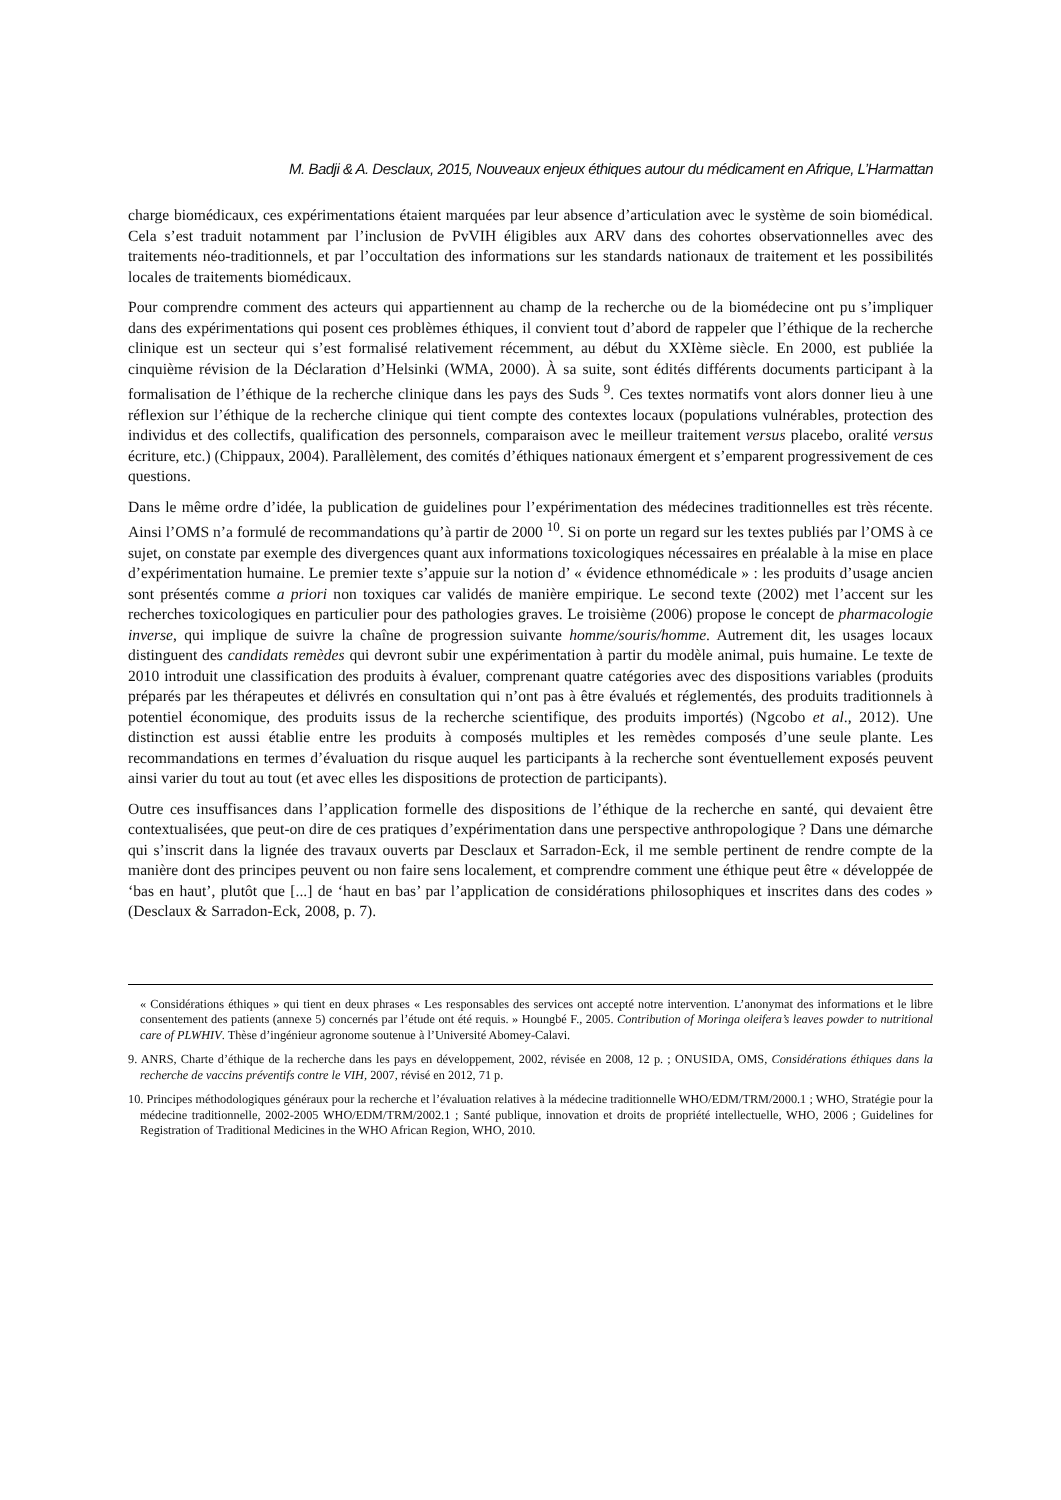M. Badji & A. Desclaux, 2015, Nouveaux enjeux éthiques autour du médicament en Afrique, L’Harmattan
charge biomédicaux, ces expérimentations étaient marquées par leur absence d’articulation avec le système de soin biomédical. Cela s’est traduit notamment par l’inclusion de PvVIH éligibles aux ARV dans des cohortes observationnelles avec des traitements néo-traditionnels, et par l’occultation des informations sur les standards nationaux de traitement et les possibilités locales de traitements biomédicaux.
Pour comprendre comment des acteurs qui appartiennent au champ de la recherche ou de la biomédecine ont pu s’impliquer dans des expérimentations qui posent ces problèmes éthiques, il convient tout d’abord de rappeler que l’éthique de la recherche clinique est un secteur qui s’est formalisé relativement récemment, au début du XXIème siècle. En 2000, est publiée la cinquième révision de la Déclaration d’Helsinki (WMA, 2000). À sa suite, sont édités différents documents participant à la formalisation de l’éthique de la recherche clinique dans les pays des Suds <sup>9</sup>. Ces textes normatifs vont alors donner lieu à une réflexion sur l’éthique de la recherche clinique qui tient compte des contextes locaux (populations vulnérables, protection des individus et des collectifs, qualification des personnels, comparaison avec le meilleur traitement versus placebo, oralité versus écriture, etc.) (Chippaux, 2004). Parallèlement, des comités d’éthiques nationaux émergent et s’emparent progressivement de ces questions.
Dans le même ordre d’idée, la publication de guidelines pour l’expérimentation des médecines traditionnelles est très récente. Ainsi l’OMS n’a formulé de recommandations qu’à partir de 2000 <sup>10</sup>. Si on porte un regard sur les textes publiés par l’OMS à ce sujet, on constate par exemple des divergences quant aux informations toxicologiques nécessaires en préalable à la mise en place d’expérimentation humaine. Le premier texte s’appuie sur la notion d’ « évidence ethnomédicale » : les produits d’usage ancien sont présentés comme a priori non toxiques car validés de manière empirique. Le second texte (2002) met l’accent sur les recherches toxicologiques en particulier pour des pathologies graves. Le troisième (2006) propose le concept de pharmacologie inverse, qui implique de suivre la chaîne de progression suivante homme/souris/homme. Autrement dit, les usages locaux distinguent des candidats remèdes qui devront subir une expérimentation à partir du modèle animal, puis humaine. Le texte de 2010 introduit une classification des produits à évaluer, comprenant quatre catégories avec des dispositions variables (produits préparés par les thérapeutes et délivrés en consultation qui n’ont pas à être évalués et réglementés, des produits traditionnels à potentiel économique, des produits issus de la recherche scientifique, des produits importés) (Ngcobo et al., 2012). Une distinction est aussi établie entre les produits à composés multiples et les remèdes composés d’une seule plante. Les recommandations en termes d’évaluation du risque auquel les participants à la recherche sont éventuellement exposés peuvent ainsi varier du tout au tout (et avec elles les dispositions de protection de participants).
Outre ces insuffisances dans l’application formelle des dispositions de l’éthique de la recherche en santé, qui devaient être contextualisées, que peut-on dire de ces pratiques d’expérimentation dans une perspective anthropologique ? Dans une démarche qui s’inscrit dans la lignée des travaux ouverts par Desclaux et Sarradon-Eck, il me semble pertinent de rendre compte de la manière dont des principes peuvent ou non faire sens localement, et comprendre comment une éthique peut être « développée de ‘bas en haut’, plutôt que [...] de ‘haut en bas’ par l’application de considérations philosophiques et inscrites dans des codes » (Desclaux & Sarradon-Eck, 2008, p. 7).
« Considérations éthiques » qui tient en deux phrases « Les responsables des services ont accepté notre intervention. L’anonymat des informations et le libre consentement des patients (annexe 5) concernés par l’étude ont été requis. » Houngbé F., 2005. Contribution of Moringa oleifera’s leaves powder to nutritional care of PLWHIV. Thèse d’ingénieur agronome soutenue à l’Université Abomey-Calavi.
9. ANRS, Charte d’éthique de la recherche dans les pays en développement, 2002, révisée en 2008, 12 p. ; ONUSIDA, OMS, Considérations éthiques dans la recherche de vaccins préventifs contre le VIH, 2007, révisé en 2012, 71 p.
10. Principes méthodologiques généraux pour la recherche et l’évaluation relatives à la médecine traditionnelle WHO/EDM/TRM/2000.1 ; WHO, Stratégie pour la médecine traditionnelle, 2002-2005 WHO/EDM/TRM/2002.1 ; Santé publique, innovation et droits de propriété intellectuelle, WHO, 2006 ; Guidelines for Registration of Traditional Medicines in the WHO African Region, WHO, 2010.